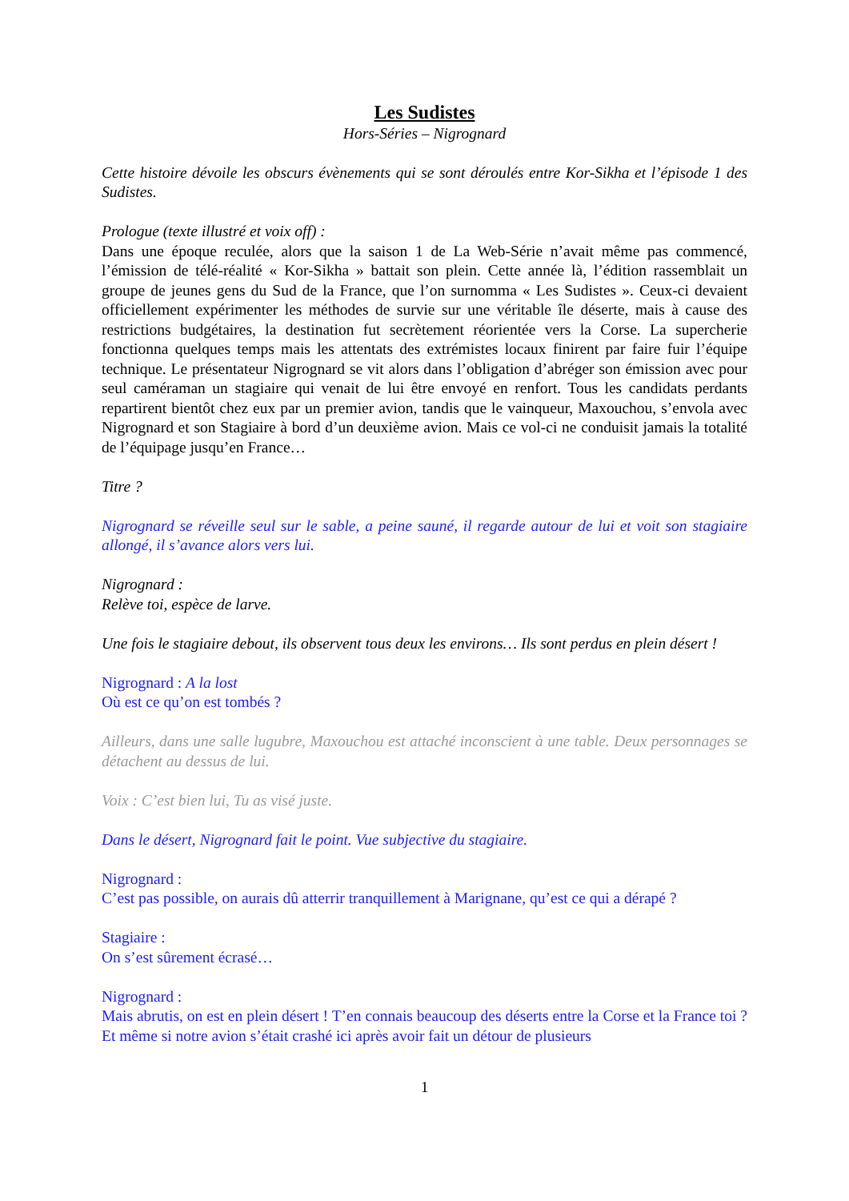Les Sudistes
Hors-Séries – Nigrognard
Cette histoire dévoile les obscurs évènements qui se sont déroulés entre Kor-Sikha et l’épisode 1 des Sudistes.
Prologue (texte illustré et voix off) :
Dans une époque reculée, alors que la saison 1 de La Web-Série n’avait même pas commencé, l’émission de télé-réalité « Kor-Sikha » battait son plein. Cette année là, l’édition rassemblait un groupe de jeunes gens du Sud de la France, que l’on surnomma « Les Sudistes ». Ceux-ci devaient officiellement expérimenter les méthodes de survie sur une véritable île déserte, mais à cause des restrictions budgétaires, la destination fut secrètement réorientée vers la Corse. La supercherie fonctionna quelques temps mais les attentats des extrémistes locaux finirent par faire fuir l’équipe technique. Le présentateur Nigrognard se vit alors dans l’obligation d’abréger son émission avec pour seul caméraman un stagiaire qui venait de lui être envoyé en renfort. Tous les candidats perdants repartirent bientôt chez eux par un premier avion, tandis que le vainqueur, Maxouchou, s’envola avec Nigrognard et son Stagiaire à bord d’un deuxième avion. Mais ce vol-ci ne conduisit jamais la totalité de l’équipage jusqu’en France…
Titre ?
Nigrognard se réveille seul sur le sable, a peine sauné, il regarde autour de lui et voit son stagiaire allongé, il s’avance alors vers lui.
Nigrognard :
Relève toi, espèce de larve.
Une fois le stagiaire debout, ils observent tous deux les environs… Ils sont perdus en plein désert !
Nigrognard : A la lost
Où est ce qu’on est tombés ?
Ailleurs, dans une salle lugubre, Maxouchou est attaché inconscient à une table. Deux personnages se détachent au dessus de lui.
Voix : C’est bien lui, Tu as visé juste.
Dans le désert, Nigrognard fait le point. Vue subjective du stagiaire.
Nigrognard :
C’est pas possible, on aurais dû atterrir tranquillement à Marignane, qu’est ce qui a dérapé ?
Stagiaire :
On s’est sûrement écrasé…
Nigrognard :
Mais abrutis, on est en plein désert ! T’en connais beaucoup des déserts entre la Corse et la France toi ? Et même si notre avion s’était crashé ici après avoir fait un détour de plusieurs
1